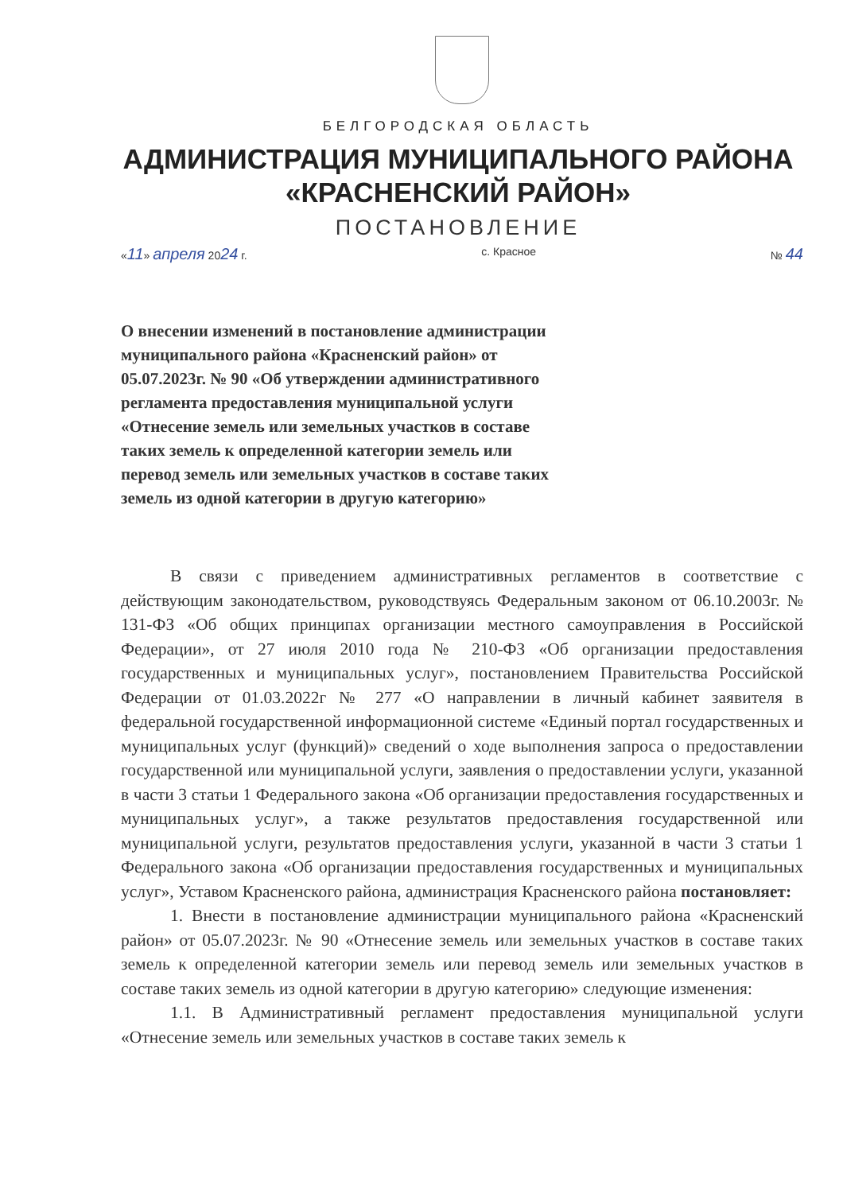БЕЛГОРОДСКАЯ ОБЛАСТЬ
АДМИНИСТРАЦИЯ МУНИЦИПАЛЬНОГО РАЙОНА
«КРАСНЕНСКИЙ РАЙОН»
ПОСТАНОВЛЕНИЕ
«11» апреля 2024 г. с. Красное № 44
О внесении изменений в постановление администрации муниципального района «Красненский район» от 05.07.2023г. № 90 «Об утверждении административного регламента предоставления муниципальной услуги «Отнесение земель или земельных участков в составе таких земель к определенной категории земель или перевод земель или земельных участков в составе таких земель из одной категории в другую категорию»
В связи с приведением административных регламентов в соответствие с действующим законодательством, руководствуясь Федеральным законом от 06.10.2003г. № 131-ФЗ «Об общих принципах организации местного самоуправления в Российской Федерации», от 27 июля 2010 года № 210-ФЗ «Об организации предоставления государственных и муниципальных услуг», постановлением Правительства Российской Федерации от 01.03.2022г № 277 «О направлении в личный кабинет заявителя в федеральной государственной информационной системе «Единый портал государственных и муниципальных услуг (функций)» сведений о ходе выполнения запроса о предоставлении государственной или муниципальной услуги, заявления о предоставлении услуги, указанной в части 3 статьи 1 Федерального закона «Об организации предоставления государственных и муниципальных услуг», а также результатов предоставления государственной или муниципальной услуги, результатов предоставления услуги, указанной в части 3 статьи 1 Федерального закона «Об организации предоставления государственных и муниципальных услуг», Уставом Красненского района, администрация Красненского района постановляет:
1. Внести в постановление администрации муниципального района «Красненский район» от 05.07.2023г. № 90 «Отнесение земель или земельных участков в составе таких земель к определенной категории земель или перевод земель или земельных участков в составе таких земель из одной категории в другую категорию» следующие изменения:
1.1. В Административный регламент предоставления муниципальной услуги «Отнесение земель или земельных участков в составе таких земель к